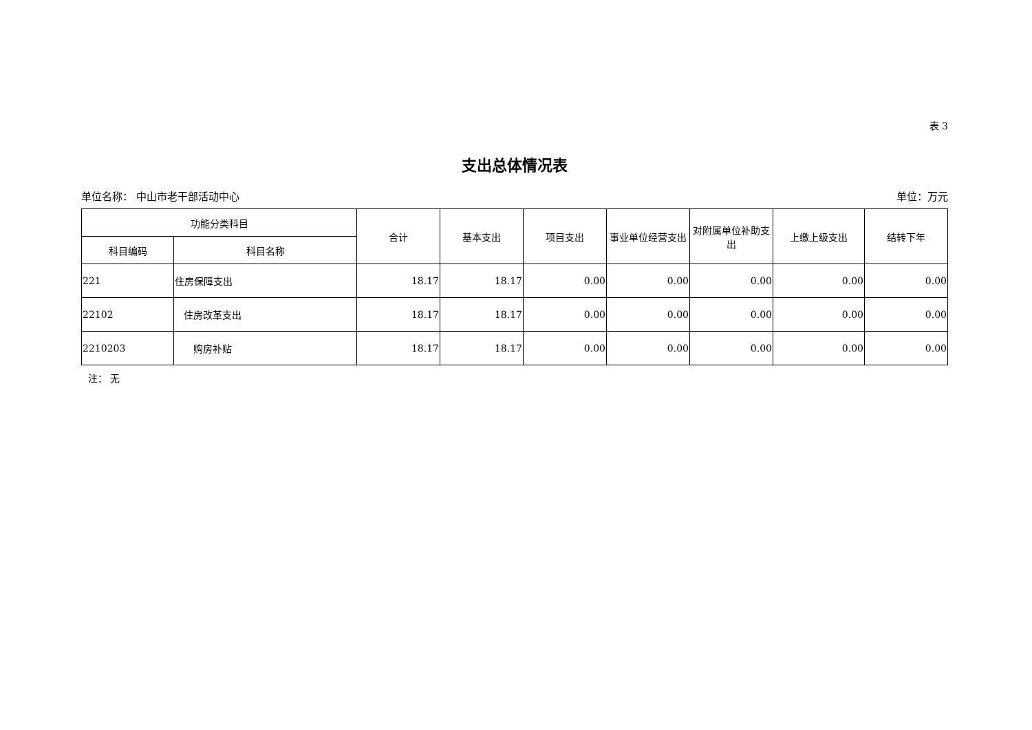表 3
支出总体情况表
单位名称： 中山市老干部活动中心 单位：万元
| 功能分类科目 | | 合计 | 基本支出 | 项目支出 | 事业单位经营支出 | 对附属单位补助支出 | 上缴上级支出 | 结转下年 |
| --- | --- | --- | --- | --- | --- | --- | --- | --- |
| 科目编码 | 科目名称 | | | | | | | |
| 221 | 住房保障支出 | 18.17 | 18.17 | 0.00 | 0.00 | 0.00 | 0.00 | 0.00 |
| 22102 | 住房改革支出 | 18.17 | 18.17 | 0.00 | 0.00 | 0.00 | 0.00 | 0.00 |
| 2210203 | 购房补贴 | 18.17 | 18.17 | 0.00 | 0.00 | 0.00 | 0.00 | 0.00 |
注： 无